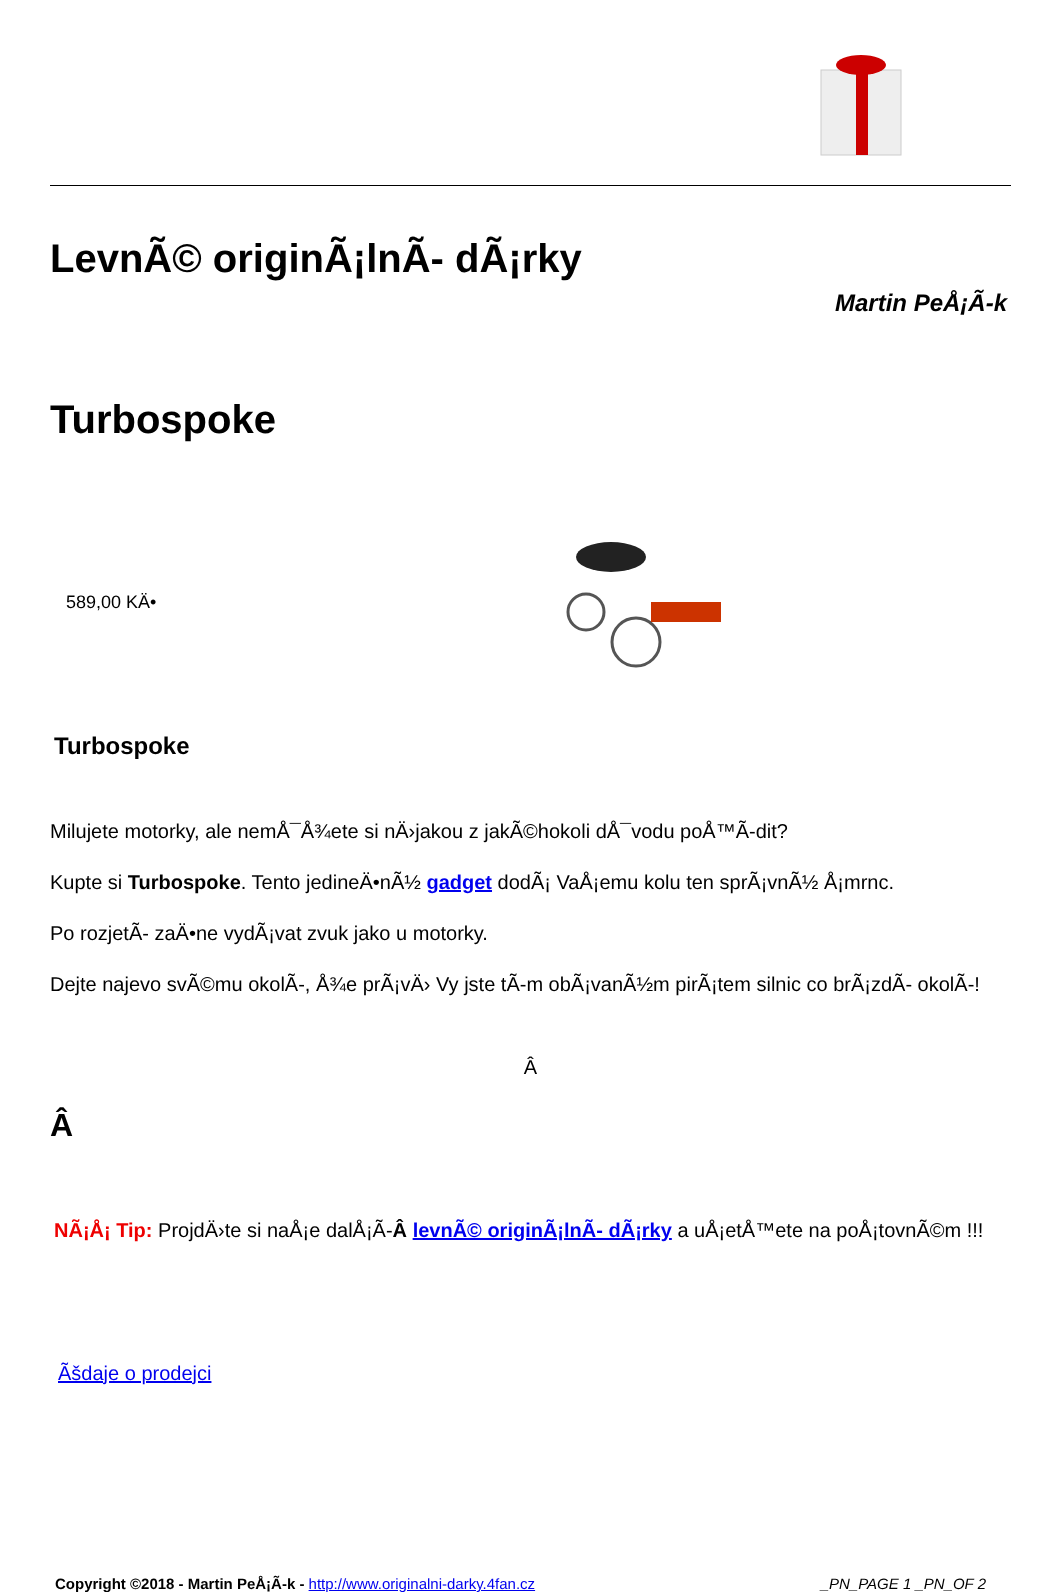LevnÃ© originÃ¡lnÃ- dÃ¡rky
Martin PeÅ¡Ã-k
Turbospoke
589,00 KÄ•
Turbospoke
Milujete motorky, ale nemÅ¯Å¾ete si nÄ›jakou z jakÃ©hokoli dÅ¯vodu poÅ™Ã-dit?
Kupte si Turbospoke. Tento jedineÄ•nÃ½ gadget dodÃ¡ VaÅ¡emu kolu ten sprÃ¡vnÃ½ Å¡mrnc.
Po rozjetÃ- zaÄ•ne vydÃ¡vat zvuk jako u motorky.
Dejte najevo svÃ©mu okolÃ-, Å¾e prÃ¡vÄ› Vy jste tÃ-m obÃ¡vanÃ½m pirÃ¡tem silnic co brÃ¡zdÃ- okolÃ-!
Â
Â
NÃ¡Å¡ Tip: ProjdÄ›te si naÅ¡e dalÅ¡Ã-Â levnÃ© originÃ¡lnÃ- dÃ¡rky a uÅ¡etÅ™ete na poÅ¡tovnÃ©m !!!
Ãšdaje o prodejci
Copyright ©2018 - Martin PeÅ¡Ã-k - http://www.originalni-darky.4fan.cz _PN_PAGE 1 _PN_OF 2